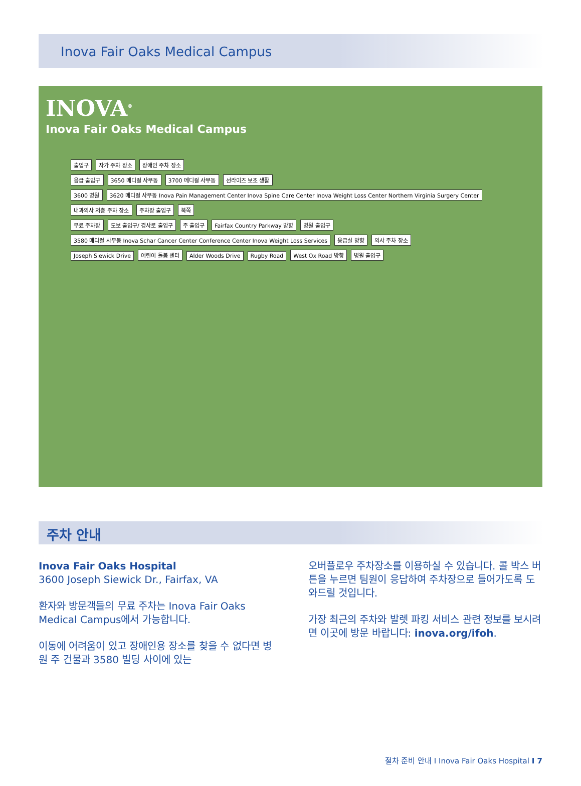Inova Fair Oaks Medical Campus
INOVA<sup>®</sup>
Inova Fair Oaks Medical Campus
출입구 자가 주차 장소 장애인 주차 장소
응급 출입구 3650 메디컬 사무동 3700 메디컬 사무동 선라이즈 보조 생활
3600 병원 3620 메디컬 사무동 Inova Pain Management Center Inova Spine Care Center Inova Weight Loss Center Northern Virginia Surgery Center 내과의사 저층 주차 장소 주차장 출입구 북쪽
무료 주차장 도보 출입구/ 경사로 출입구 주 출입구 Fairfax Country Parkway 방향 병원 출입구
3580 메디컬 사무동 Inova Schar Cancer Center Conference Center Inova Weight Loss Services 응급실 방향 의사 주차 장소
Joseph Siewick Drive 어린이 돌봄 센터 Alder Woods Drive Rugby Road West Ox Road 방향 병원 출입구
주차 안내
Inova Fair Oaks Hospital
3600 Joseph Siewick Dr., Fairfax, VA
환자와 방문객들의 무료 주차는 Inova Fair Oaks Medical Campus에서 가능합니다.
이동에 어려움이 있고 장애인용 장소를 찾을 수 없다면 병원 주 건물과 3580 빌딩 사이에 있는
오버플로우 주차장소를 이용하실 수 있습니다. 콜 박스 버튼을 누르면 팀원이 응답하여 주차장으로 들어가도록 도와드릴 것입니다.
가장 최근의 주차와 발렛 파킹 서비스 관련 정보를 보시려면 이곳에 방문 바랍니다: inova.org/ifoh.
절차 준비 안내 I Inova Fair Oaks Hospital I 7